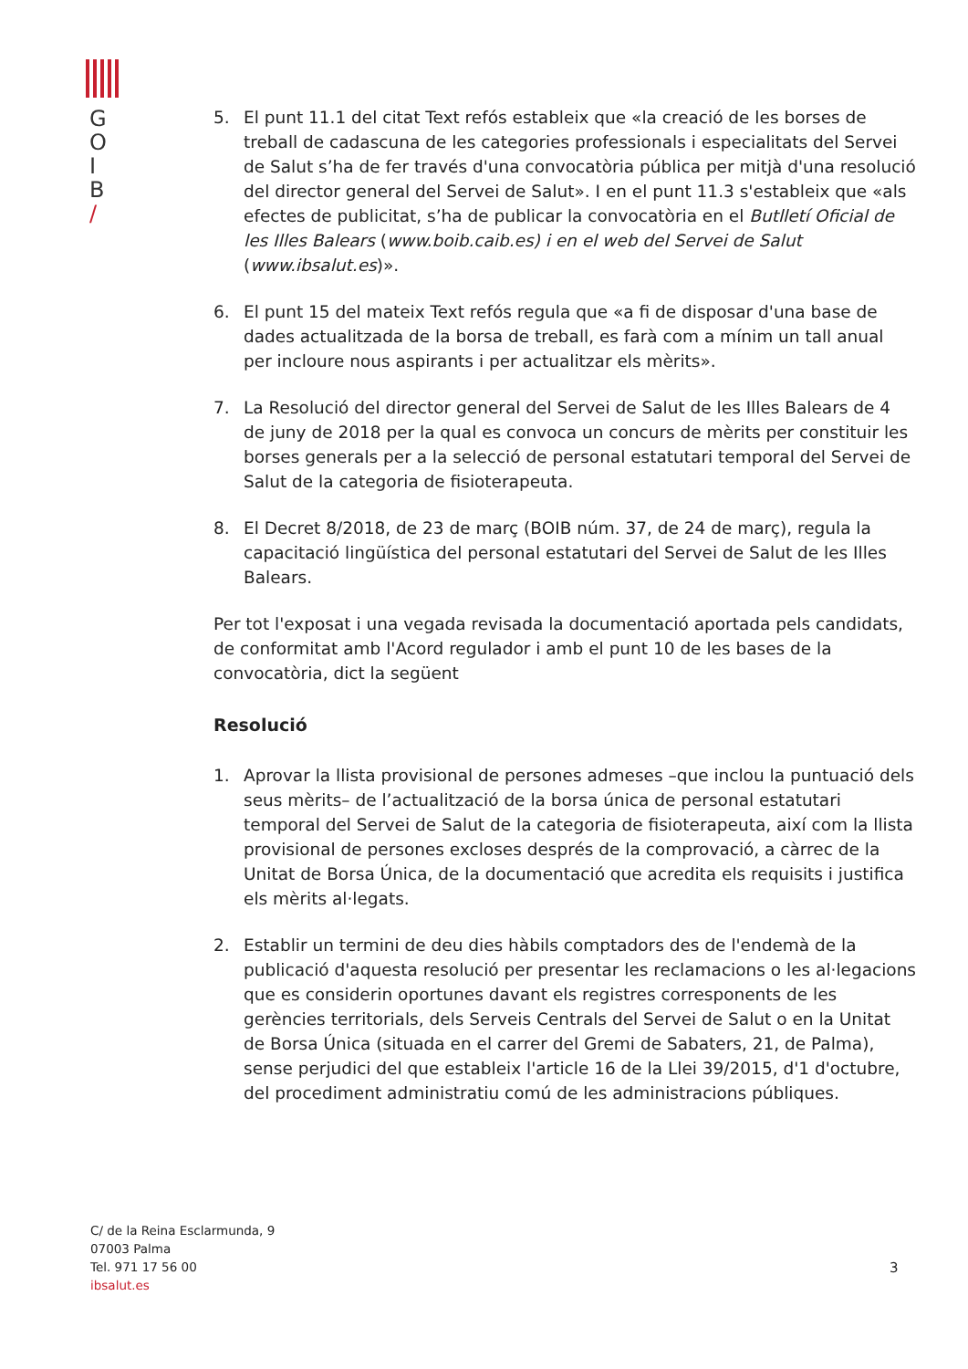G
O
I
B
/
5. El punt 11.1 del citat Text refós estableix que «la creació de les borses de treball de cadascuna de les categories professionals i especialitats del Servei de Salut s’ha de fer través d'una convocatòria pública per mitjà d'una resolució del director general del Servei de Salut». I en el punt 11.3 s'estableix que «als efectes de publicitat, s’ha de publicar la convocatòria en el Butlletí Oficial de les Illes Balears (www.boib.caib.es) i en el web del Servei de Salut (www.ibsalut.es)».
6. El punt 15 del mateix Text refós regula que «a fi de disposar d'una base de dades actualitzada de la borsa de treball, es farà com a mínim un tall anual per incloure nous aspirants i per actualitzar els mèrits».
7. La Resolució del director general del Servei de Salut de les Illes Balears de 4 de juny de 2018 per la qual es convoca un concurs de mèrits per constituir les borses generals per a la selecció de personal estatutari temporal del Servei de Salut de la categoria de fisioterapeuta.
8. El Decret 8/2018, de 23 de març (BOIB núm. 37, de 24 de març), regula la capacitació lingüística del personal estatutari del Servei de Salut de les Illes Balears.
Per tot l'exposat i una vegada revisada la documentació aportada pels candidats, de conformitat amb l'Acord regulador i amb el punt 10 de les bases de la convocatòria, dict la següent
Resolució
1. Aprovar la llista provisional de persones admeses –que inclou la puntuació dels seus mèrits– de l’actualització de la borsa única de personal estatutari temporal del Servei de Salut de la categoria de fisioterapeuta, així com la llista provisional de persones excloses després de la comprovació, a càrrec de la Unitat de Borsa Única, de la documentació que acredita els requisits i justifica els mèrits al·legats.
2. Establir un termini de deu dies hàbils comptadors des de l'endemà de la publicació d'aquesta resolució per presentar les reclamacions o les al·legacions que es considerin oportunes davant els registres corresponents de les gerències territorials, dels Serveis Centrals del Servei de Salut o en la Unitat de Borsa Única (situada en el carrer del Gremi de Sabaters, 21, de Palma), sense perjudici del que estableix l'article 16 de la Llei 39/2015, d'1 d'octubre, del procediment administratiu comú de les administracions públiques.
C/ de la Reina Esclarmunda, 9
07003 Palma
Tel. 971 17 56 00
ibsalut.es
3